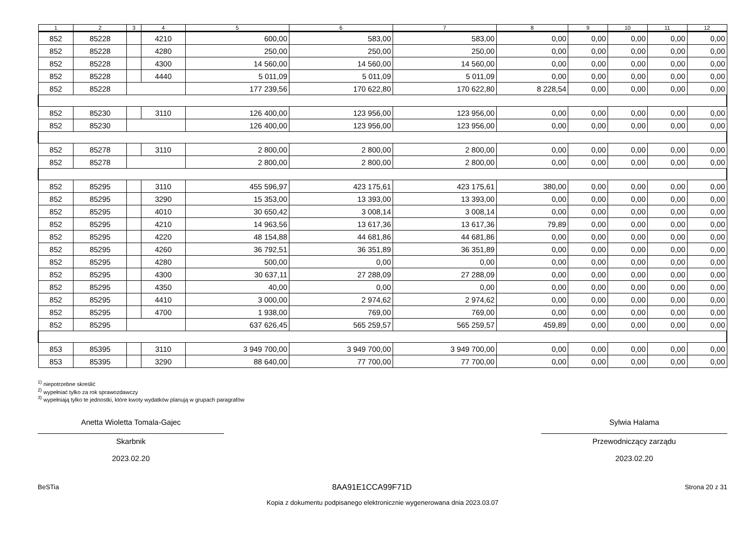| 1 | 2 | 3 | 4 | 5 | 6 | 7 | 8 | 9 | 10 | 11 | 12 |
| --- | --- | --- | --- | --- | --- | --- | --- | --- | --- | --- | --- |
| 852 | 85228 | | 4210 | 600,00 | 583,00 | 583,00 | 0,00 | 0,00 | 0,00 | 0,00 | 0,00 |
| 852 | 85228 | | 4280 | 250,00 | 250,00 | 250,00 | 0,00 | 0,00 | 0,00 | 0,00 | 0,00 |
| 852 | 85228 | | 4300 | 14 560,00 | 14 560,00 | 14 560,00 | 0,00 | 0,00 | 0,00 | 0,00 | 0,00 |
| 852 | 85228 | | 4440 | 5 011,09 | 5 011,09 | 5 011,09 | 0,00 | 0,00 | 0,00 | 0,00 | 0,00 |
| 852 | 85228 | | | 177 239,56 | 170 622,80 | 170 622,80 | 8 228,54 | 0,00 | 0,00 | 0,00 | 0,00 |
| 852 | 85230 | | 3110 | 126 400,00 | 123 956,00 | 123 956,00 | 0,00 | 0,00 | 0,00 | 0,00 | 0,00 |
| 852 | 85230 | | | 126 400,00 | 123 956,00 | 123 956,00 | 0,00 | 0,00 | 0,00 | 0,00 | 0,00 |
| 852 | 85278 | | 3110 | 2 800,00 | 2 800,00 | 2 800,00 | 0,00 | 0,00 | 0,00 | 0,00 | 0,00 |
| 852 | 85278 | | | 2 800,00 | 2 800,00 | 2 800,00 | 0,00 | 0,00 | 0,00 | 0,00 | 0,00 |
| 852 | 85295 | | 3110 | 455 596,97 | 423 175,61 | 423 175,61 | 380,00 | 0,00 | 0,00 | 0,00 | 0,00 |
| 852 | 85295 | | 3290 | 15 353,00 | 13 393,00 | 13 393,00 | 0,00 | 0,00 | 0,00 | 0,00 | 0,00 |
| 852 | 85295 | | 4010 | 30 650,42 | 3 008,14 | 3 008,14 | 0,00 | 0,00 | 0,00 | 0,00 | 0,00 |
| 852 | 85295 | | 4210 | 14 963,56 | 13 617,36 | 13 617,36 | 79,89 | 0,00 | 0,00 | 0,00 | 0,00 |
| 852 | 85295 | | 4220 | 48 154,88 | 44 681,86 | 44 681,86 | 0,00 | 0,00 | 0,00 | 0,00 | 0,00 |
| 852 | 85295 | | 4260 | 36 792,51 | 36 351,89 | 36 351,89 | 0,00 | 0,00 | 0,00 | 0,00 | 0,00 |
| 852 | 85295 | | 4280 | 500,00 | 0,00 | 0,00 | 0,00 | 0,00 | 0,00 | 0,00 | 0,00 |
| 852 | 85295 | | 4300 | 30 637,11 | 27 288,09 | 27 288,09 | 0,00 | 0,00 | 0,00 | 0,00 | 0,00 |
| 852 | 85295 | | 4350 | 40,00 | 0,00 | 0,00 | 0,00 | 0,00 | 0,00 | 0,00 | 0,00 |
| 852 | 85295 | | 4410 | 3 000,00 | 2 974,62 | 2 974,62 | 0,00 | 0,00 | 0,00 | 0,00 | 0,00 |
| 852 | 85295 | | 4700 | 1 938,00 | 769,00 | 769,00 | 0,00 | 0,00 | 0,00 | 0,00 | 0,00 |
| 852 | 85295 | | | 637 626,45 | 565 259,57 | 565 259,57 | 459,89 | 0,00 | 0,00 | 0,00 | 0,00 |
| 853 | 85395 | | 3110 | 3 949 700,00 | 3 949 700,00 | 3 949 700,00 | 0,00 | 0,00 | 0,00 | 0,00 | 0,00 |
| 853 | 85395 | | 3290 | 88 640,00 | 77 700,00 | 77 700,00 | 0,00 | 0,00 | 0,00 | 0,00 | 0,00 |
<sup>1)</sup> niepotrzebne skreślić
<sup>2)</sup> wypełniać tylko za rok sprawozdawczy
<sup>3)</sup> wypełniają tylko te jednostki, które kwoty wydatków planują w grupach paragrafów
Anetta Wioletta Tomala-Gajec
Skarbnik
2023.02.20
Sylwia Halama
Przewodniczący zarządu
2023.02.20
BeSTia 8AA91E1CCA99F71D Strona 20 z 31
Kopia z dokumentu podpisanego elektronicznie wygenerowana dnia 2023.03.07